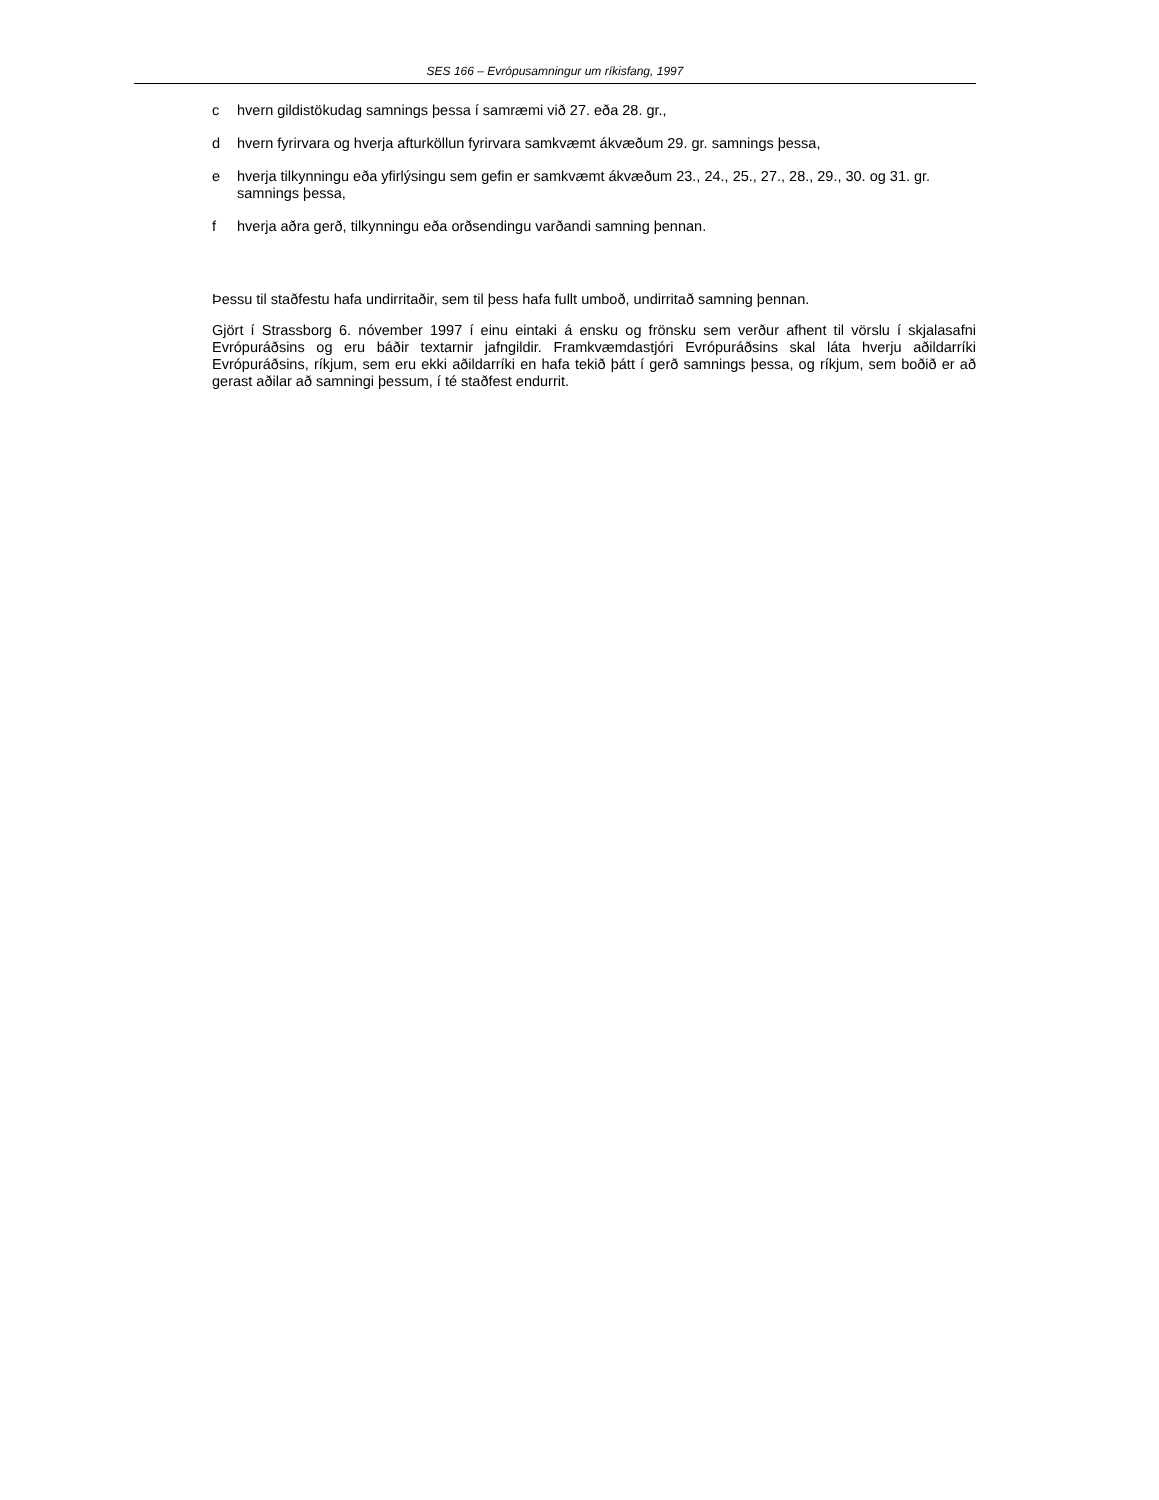SES 166 – Evrópusamningur um ríkisfang, 1997
c hvern gildistökudag samnings þessa í samræmi við 27. eða 28. gr.,
d hvern fyrirvara og hverja afturköllun fyrirvara samkvæmt ákvæðum 29. gr. samnings þessa,
e hverja tilkynningu eða yfirlýsingu sem gefin er samkvæmt ákvæðum 23., 24., 25., 27., 28., 29., 30. og 31. gr. samnings þessa,
f hverja aðra gerð, tilkynningu eða orðsendingu varðandi samning þennan.
Þessu til staðfestu hafa undirritaðir, sem til þess hafa fullt umboð, undirritað samning þennan.
Gjört í Strassborg 6. nóvember 1997 í einu eintaki á ensku og frönsku sem verður afhent til vörslu í skjalasafni Evrópuráðsins og eru báðir textarnir jafngildir. Framkvæmdastjóri Evrópuráðsins skal láta hverju aðildarríki Evrópuráðsins, ríkjum, sem eru ekki aðildarríki en hafa tekið þátt í gerð samnings þessa, og ríkjum, sem boðið er að gerast aðilar að samningi þessum, í té staðfest endurrit.